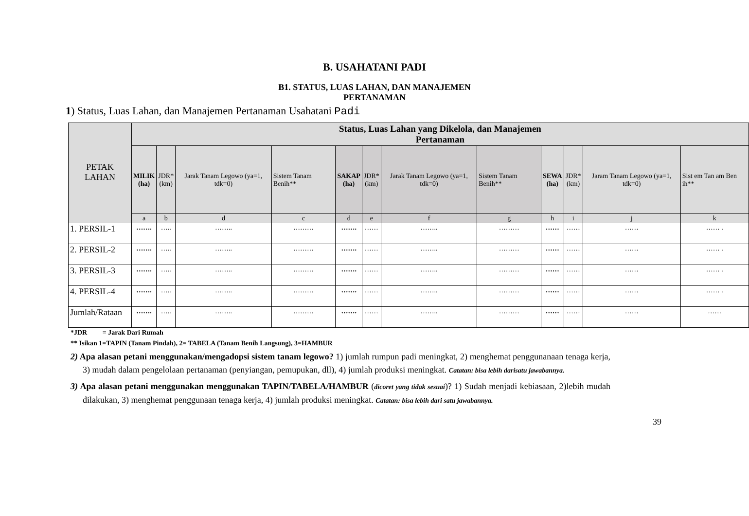B. USAHATANI PADI
B1. STATUS, LUAS LAHAN, DAN MANAJEMEN
PERTANAMAN
1) Status, Luas Lahan, dan Manajemen Pertanaman Usahatani Padi
| PETAK LAHAN | Status, Luas Lahan yang Dikelola, dan Manajemen Pertanaman | | | | | | | | | | | |
| --- | --- | --- | --- | --- | --- | --- | --- | --- | --- | --- | --- | --- |
| | MILIK (ha) | JDR* (km) | Jarak Tanam Legowo (ya=1, tdk=0) | Sistem Tanam Benih** | SAKAP (ha) | JDR* (km) | Jarak Tanam Legowo (ya=1, tdk=0) | Sistem Tanam Benih** | SEWA (ha) | JDR* (km) | Jaram Tanam Legowo (ya=1, tdk=0) | Sist em Tan am Ben ih** |
| | a | b | d | c | d | e | f | g | h | i | j | k |
| 1. PERSIL-1 | ……. | ….. | …….. | ……… | ……. | …… | …….. | ……… | …… | …… | …… | …… . |
| 2. PERSIL-2 | ……. | ….. | …….. | ……… | ……. | …… | …….. | ……… | …… | …… | …… | …… . |
| 3. PERSIL-3 | ……. | ….. | …….. | ……… | ……. | …… | …….. | ……… | …… | …… | …… | …… . |
| 4. PERSIL-4 | ……. | ….. | …….. | ……… | ……. | …… | …….. | ……… | …… | …… | …… | …… . |
| Jumlah/Rataan | ……. | ….. | …….. | ……… | ……. | …… | …….. | ……… | …… | …… | …… | …… |
*JDR = Jarak Dari Rumah
** Isikan 1=TAPIN (Tanam Pindah), 2= TABELA (Tanam Benih Langsung), 3=HAMBUR
2) Apa alasan petani menggunakan/mengadopsi sistem tanam legowo? 1) jumlah rumpun padi meningkat, 2) menghemat penggunanaan tenaga kerja, 3) mudah dalam pengelolaan pertanaman (penyiangan, pemupukan, dll), 4) jumlah produksi meningkat. Catatan: bisa lebih darisatu jawabannya.
3) Apa alasan petani menggunakan menggunakan TAPIN/TABELA/HAMBUR (dicoret yang tidak sesuai)? 1) Sudah menjadi kebiasaan, 2)lebih mudah dilakukan, 3) menghemat penggunaan tenaga kerja, 4) jumlah produksi meningkat. Catatan: bisa lebih dari satu jawabannya.
39